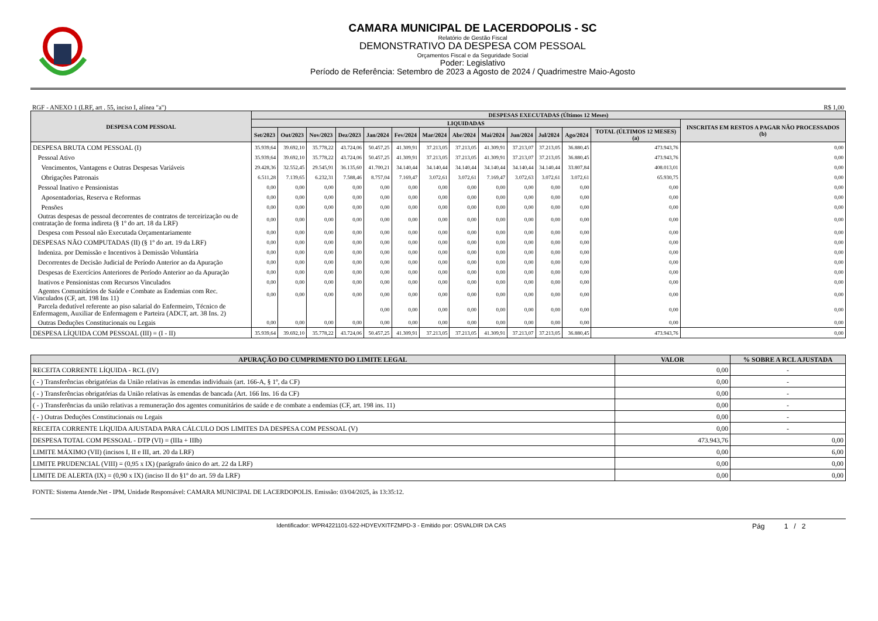CAMARA MUNICIPAL DE LACERDOPOLIS - SC
Relatório de Gestão Fiscal
DEMONSTRATIVO DA DESPESA COM PESSOAL
Orçamentos Fiscal e da Seguridade Social
Poder: Legislativo
Período de Referência: Setembro de 2023 a Agosto de 2024 / Quadrimestre Maio-Agosto
RGF - ANEXO 1 (LRF, art . 55, inciso I, alínea "a") R$ 1,00
| DESPESA COM PESSOAL | DESPESAS EXECUTADAS (Últimos 12 Meses) | | | | | | | | | | | | | |
| --- | --- | --- | --- | --- | --- | --- | --- | --- | --- | --- | --- | --- | --- | --- |
| | LIQUIDADAS | | | | | | | | | | | | | INSCRITAS EM RESTOS A PAGAR NÃO PROCESSADOS (b) |
| | Set/2023 | Out/2023 | Nov/2023 | Dez/2023 | Jan/2024 | Fev/2024 | Mar/2024 | Abr/2024 | Mai/2024 | Jun/2024 | Jul/2024 | Ago/2024 | TOTAL (ÚLTIMOS 12 MESES) (a) | |
| DESPESA BRUTA COM PESSOAL (I) | 35.939,64 | 39.692,10 | 35.778,22 | 43.724,06 | 50.457,25 | 41.309,91 | 37.213,05 | 37.213,05 | 41.309,91 | 37.213,07 | 37.213,05 | 36.880,45 | 473.943,76 | 0,00 |
| Pessoal Ativo | 35.939,64 | 39.692,10 | 35.778,22 | 43.724,06 | 50.457,25 | 41.309,91 | 37.213,05 | 37.213,05 | 41.309,91 | 37.213,07 | 37.213,05 | 36.880,45 | 473.943,76 | 0,00 |
| Vencimentos, Vantagens e Outras Despesas Variáveis | 29.428,36 | 32.552,45 | 29.545,91 | 36.135,60 | 41.700,21 | 34.140,44 | 34.140,44 | 34.140,44 | 34.140,44 | 34.140,44 | 34.140,44 | 33.807,84 | 408.013,01 | 0,00 |
| Obrigações Patronais | 6.511,28 | 7.139,65 | 6.232,31 | 7.588,46 | 8.757,04 | 7.169,47 | 3.072,61 | 3.072,61 | 7.169,47 | 3.072,63 | 3.072,61 | 3.072,61 | 65.930,75 | 0,00 |
| Pessoal Inativo e Pensionistas | 0,00 | 0,00 | 0,00 | 0,00 | 0,00 | 0,00 | 0,00 | 0,00 | 0,00 | 0,00 | 0,00 | 0,00 | 0,00 | 0,00 |
| Aposentadorias, Reserva e Reformas | 0,00 | 0,00 | 0,00 | 0,00 | 0,00 | 0,00 | 0,00 | 0,00 | 0,00 | 0,00 | 0,00 | 0,00 | 0,00 | 0,00 |
| Pensões | 0,00 | 0,00 | 0,00 | 0,00 | 0,00 | 0,00 | 0,00 | 0,00 | 0,00 | 0,00 | 0,00 | 0,00 | 0,00 | 0,00 |
| Outras despesas de pessoal decorrentes de contratos de terceirização ou de contratação de forma indireta (§ 1º do art. 18 da LRF) | 0,00 | 0,00 | 0,00 | 0,00 | 0,00 | 0,00 | 0,00 | 0,00 | 0,00 | 0,00 | 0,00 | 0,00 | 0,00 | 0,00 |
| Despesa com Pessoal não Executada Orçamentariamente | 0,00 | 0,00 | 0,00 | 0,00 | 0,00 | 0,00 | 0,00 | 0,00 | 0,00 | 0,00 | 0,00 | 0,00 | 0,00 | 0,00 |
| DESPESAS NÃO COMPUTADAS (II) (§ 1º do art. 19 da LRF) | 0,00 | 0,00 | 0,00 | 0,00 | 0,00 | 0,00 | 0,00 | 0,00 | 0,00 | 0,00 | 0,00 | 0,00 | 0,00 | 0,00 |
| Indeniza. por Demissão e Incentivos à Demissão Voluntária | 0,00 | 0,00 | 0,00 | 0,00 | 0,00 | 0,00 | 0,00 | 0,00 | 0,00 | 0,00 | 0,00 | 0,00 | 0,00 | 0,00 |
| Decorrentes de Decisão Judicial de Período Anterior ao da Apuração | 0,00 | 0,00 | 0,00 | 0,00 | 0,00 | 0,00 | 0,00 | 0,00 | 0,00 | 0,00 | 0,00 | 0,00 | 0,00 | 0,00 |
| Despesas de Exercícios Anteriores de Período Anterior ao da Apuração | 0,00 | 0,00 | 0,00 | 0,00 | 0,00 | 0,00 | 0,00 | 0,00 | 0,00 | 0,00 | 0,00 | 0,00 | 0,00 | 0,00 |
| Inativos e Pensionistas com Recursos Vinculados | 0,00 | 0,00 | 0,00 | 0,00 | 0,00 | 0,00 | 0,00 | 0,00 | 0,00 | 0,00 | 0,00 | 0,00 | 0,00 | 0,00 |
| Agentes Comunitários de Saúde e Combate as Endemias com Rec. Vinculados (CF, art. 198 Ins 11) | 0,00 | 0,00 | 0,00 | 0,00 | 0,00 | 0,00 | 0,00 | 0,00 | 0,00 | 0,00 | 0,00 | 0,00 | 0,00 | 0,00 |
| Parcela dedutível referente ao piso salarial do Enfermeiro, Técnico de Enfermagem, Auxiliar de Enfermagem e Parteira (ADCT, art. 38 Ins. 2) | | | | | 0,00 | 0,00 | 0,00 | 0,00 | 0,00 | 0,00 | 0,00 | 0,00 | 0,00 | 0,00 |
| Outras Deduções Constitucionais ou Legais | 0,00 | 0,00 | 0,00 | 0,00 | 0,00 | 0,00 | 0,00 | 0,00 | 0,00 | 0,00 | 0,00 | 0,00 | 0,00 | 0,00 |
| DESPESA LÍQUIDA COM PESSOAL (III) = (I - II) | 35.939,64 | 39.692,10 | 35.778,22 | 43.724,06 | 50.457,25 | 41.309,91 | 37.213,05 | 37.213,05 | 41.309,91 | 37.213,07 | 37.213,05 | 36.880,45 | 473.943,76 | 0,00 |
| APURAÇÃO DO CUMPRIMENTO DO LIMITE LEGAL | VALOR | % SOBRE A RCL AJUSTADA |
| --- | --- | --- |
| RECEITA CORRENTE LÍQUIDA - RCL (IV) | 0,00 | - |
| ( - ) Transferências obrigatórias da União relativas às emendas individuais (art. 166-A, § 1º, da CF) | 0,00 | - |
| ( - ) Transferências obrigatórias da União relativas às emendas de bancada (Art. 166 Ins. 16 da CF) | 0,00 | - |
| ( - ) Transferências da união relativas a remuneração dos agentes comunitários de saúde e de combate a endemias (CF, art. 198 ins. 11) | 0,00 | - |
| ( - ) Outras Deduções Constitucionais ou Legais | 0,00 | - |
| RECEITA CORRENTE LÍQUIDA AJUSTADA PARA CÁLCULO DOS LIMITES DA DESPESA COM PESSOAL (V) | 0,00 | - |
| DESPESA TOTAL COM PESSOAL - DTP (VI) = (IIIa + IIIb) | 473.943,76 | 0,00 |
| LIMITE MÁXIMO (VII) (incisos I, II e III, art. 20 da LRF) | 0,00 | 6,00 |
| LIMITE PRUDENCIAL (VIII) = (0,95 x IX) (parágrafo único do art. 22 da LRF) | 0,00 | 0,00 |
| LIMITE DE ALERTA (IX) = (0,90 x IX) (inciso II do §1º do art. 59 da LRF) | 0,00 | 0,00 |
FONTE: Sistema Atende.Net - IPM, Unidade Responsável: CAMARA MUNICIPAL DE LACERDOPOLIS. Emissão: 03/04/2025, às 13:35:12.
Identificador: WPR4221101-522-HDYEVXITFZMPD-3 - Emitido por: OSVALDIR DA CAS Pág 1 / 2